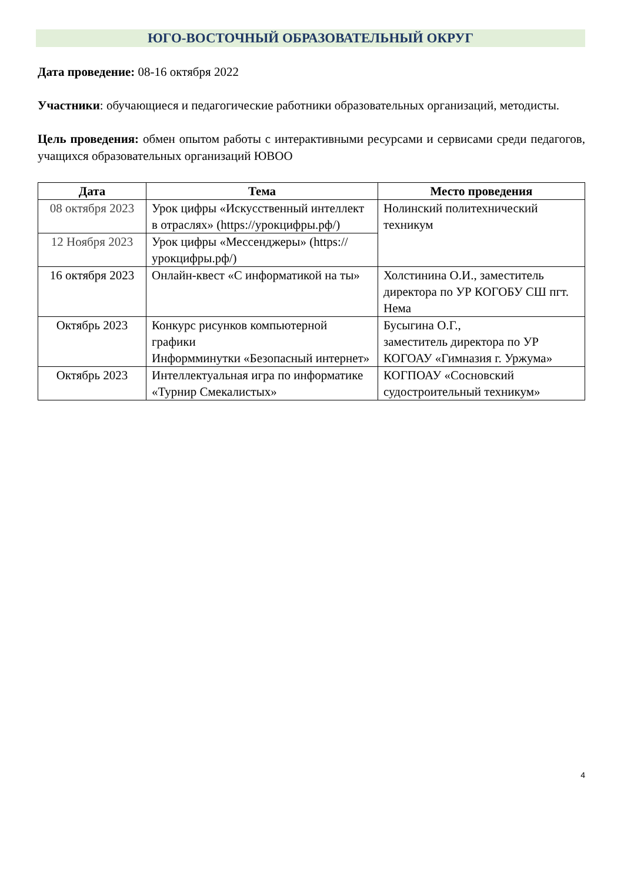ЮГО-ВОСТОЧНЫЙ ОБРАЗОВАТЕЛЬНЫЙ ОКРУГ
Дата проведение: 08-16 октября 2022
Участники: обучающиеся и педагогические работники образовательных организаций, методисты.
Цель проведения: обмен опытом работы с интерактивными ресурсами и сервисами среди педагогов, учащихся образовательных организаций ЮВОО
| Дата | Тема | Место проведения |
| --- | --- | --- |
| 08 октября 2023 | Урок цифры «Искусственный интеллект в отраслях» (https://урокцифры.рф/) | Нолинский политехнический техникум |
| 12 Ноября 2023 | Урок цифры «Мессенджеры» (https://урокцифры.рф/) | |
| 16 октября 2023 | Онлайн-квест «С информатикой на ты» | Холстинина О.И., заместитель директора по УР КОГОБУ СШ пгт. Нема |
| Октябрь 2023 | Конкурс рисунков компьютерной графики Информминутки «Безопасный интернет» | Бусыгина О.Г., заместитель директора по УР КОГОАУ «Гимназия г. Уржума» |
| Октябрь 2023 | Интеллектуальная игра по информатике «Турнир Смекалистых» | КОГПОАУ «Сосновский судостроительный техникум» |
4